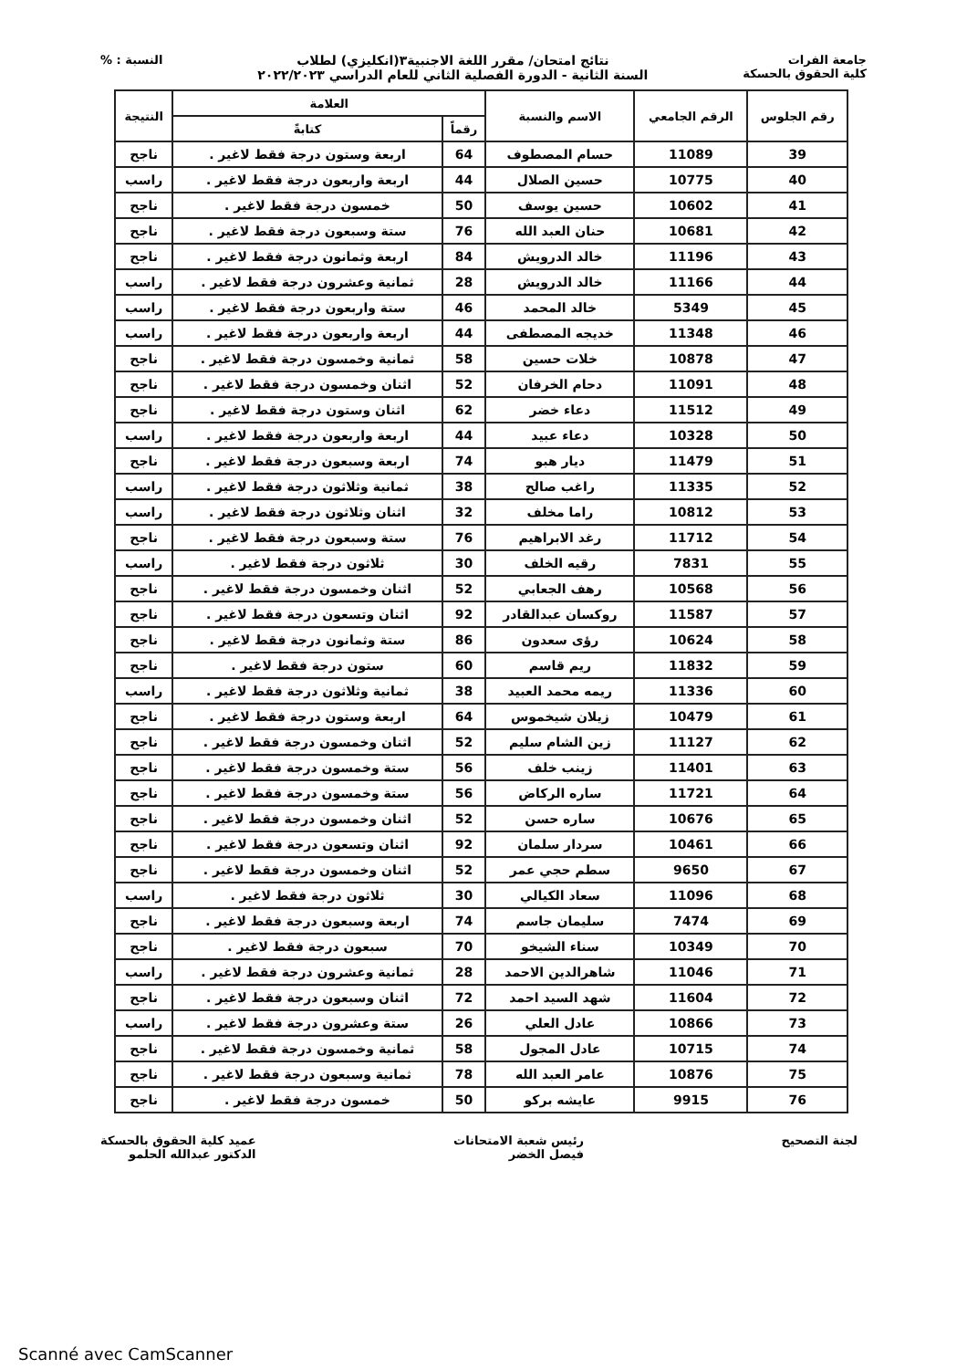جامعة الفرات
كلية الحقوق بالحسكة
نتائج امتحان/ مقرر اللغة الاجنبية٣(انكليزي) لطلاب
السنة الثانية - الدورة الفصلية الثاني للعام الدراسي ٢٠٢٢/٢٠٢٣
النسبة : %
| رقم الجلوس | الرقم الجامعي | الاسم والنسبة | العلامة | | النتيجة |
| --- | --- | --- | --- | --- | --- |
| | | | رقماً | كتابةً | |
| 39 | 11089 | حسام المصطوف | 64 | اربعة وستون درجة فقط لاغير . | ناجح |
| 40 | 10775 | حسين الصلال | 44 | اربعة واربعون درجة فقط لاغير . | راسب |
| 41 | 10602 | حسين يوسف | 50 | خمسون درجة فقط لاغير . | ناجح |
| 42 | 10681 | حنان العبد الله | 76 | ستة وسبعون درجة فقط لاغير . | ناجح |
| 43 | 11196 | خالد الدرويش | 84 | اربعة وثمانون درجة فقط لاغير . | ناجح |
| 44 | 11166 | خالد الدرويش | 28 | ثمانية وعشرون درجة فقط لاغير . | راسب |
| 45 | 5349 | خالد المحمد | 46 | ستة واربعون درجة فقط لاغير . | راسب |
| 46 | 11348 | خديجه المصطفى | 44 | اربعة واربعون درجة فقط لاغير . | راسب |
| 47 | 10878 | خلات حسين | 58 | ثمانية وخمسون درجة فقط لاغير . | ناجح |
| 48 | 11091 | دحام الخرفان | 52 | اثنان وخمسون درجة فقط لاغير . | ناجح |
| 49 | 11512 | دعاء خضر | 62 | اثنان وستون درجة فقط لاغير . | ناجح |
| 50 | 10328 | دعاء عبيد | 44 | اربعة واربعون درجة فقط لاغير . | راسب |
| 51 | 11479 | ديار هبو | 74 | اربعة وسبعون درجة فقط لاغير . | ناجح |
| 52 | 11335 | راغب صالح | 38 | ثمانية وثلاثون درجة فقط لاغير . | راسب |
| 53 | 10812 | راما مخلف | 32 | اثنان وثلاثون درجة فقط لاغير . | راسب |
| 54 | 11712 | رغد الابراهيم | 76 | ستة وسبعون درجة فقط لاغير . | ناجح |
| 55 | 7831 | رقيه الخلف | 30 | ثلاثون درجة فقط لاغير . | راسب |
| 56 | 10568 | رهف الجعابي | 52 | اثنان وخمسون درجة فقط لاغير . | ناجح |
| 57 | 11587 | روكسان عبدالقادر | 92 | اثنان وتسعون درجة فقط لاغير . | ناجح |
| 58 | 10624 | رؤى سعدون | 86 | ستة وثمانون درجة فقط لاغير . | ناجح |
| 59 | 11832 | ريم قاسم | 60 | ستون درجة فقط لاغير . | ناجح |
| 60 | 11336 | ريمه محمد العبيد | 38 | ثمانية وثلاثون درجة فقط لاغير . | راسب |
| 61 | 10479 | زيلان شيخموس | 64 | اربعة وستون درجة فقط لاغير . | ناجح |
| 62 | 11127 | زين الشام سليم | 52 | اثنان وخمسون درجة فقط لاغير . | ناجح |
| 63 | 11401 | زينب خلف | 56 | ستة وخمسون درجة فقط لاغير . | ناجح |
| 64 | 11721 | ساره الركاض | 56 | ستة وخمسون درجة فقط لاغير . | ناجح |
| 65 | 10676 | ساره حسن | 52 | اثنان وخمسون درجة فقط لاغير . | ناجح |
| 66 | 10461 | سردار سلمان | 92 | اثنان وتسعون درجة فقط لاغير . | ناجح |
| 67 | 9650 | سطم حجي عمر | 52 | اثنان وخمسون درجة فقط لاغير . | ناجح |
| 68 | 11096 | سعاد الكيالي | 30 | ثلاثون درجة فقط لاغير . | راسب |
| 69 | 7474 | سليمان جاسم | 74 | اربعة وسبعون درجة فقط لاغير . | ناجح |
| 70 | 10349 | سناء الشيخو | 70 | سبعون درجة فقط لاغير . | ناجح |
| 71 | 11046 | شاهرالدين الاحمد | 28 | ثمانية وعشرون درجة فقط لاغير . | راسب |
| 72 | 11604 | شهد السيد احمد | 72 | اثنان وسبعون درجة فقط لاغير . | ناجح |
| 73 | 10866 | عادل العلي | 26 | ستة وعشرون درجة فقط لاغير . | راسب |
| 74 | 10715 | عادل المجول | 58 | ثمانية وخمسون درجة فقط لاغير . | ناجح |
| 75 | 10876 | عامر العبد الله | 78 | ثمانية وسبعون درجة فقط لاغير . | ناجح |
| 76 | 9915 | عايشه بركو | 50 | خمسون درجة فقط لاغير . | ناجح |
لجنة التصحيح رئيس شعبة الامتحانات
فيصل الخضر
عميد كلية الحقوق بالحسكة
الدكتور عبدالله الحلمو
Scanné avec CamScanner